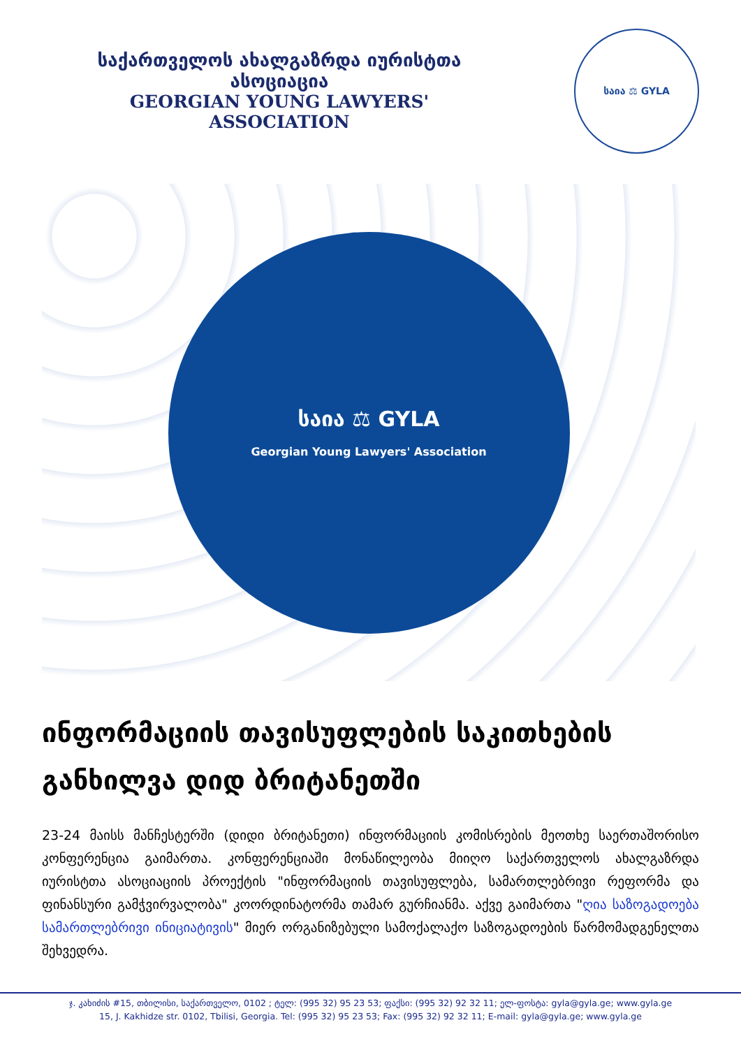საქართველოს ახალგაზრდა იურისტთა ასოციაცია
GEORGIAN YOUNG LAWYERS' ASSOCIATION
საია ⚖ GYLA
საია ⚖ GYLA
Georgian Young Lawyers' Association
ინფორმაციის თავისუფლების საკითხების განხილვა დიდ ბრიტანეთში
23-24 მაისს მანჩესტერში (დიდი ბრიტანეთი) ინფორმაციის კომისრების მეოთხე საერთაშორისო კონფერენცია გაიმართა. კონფერენციაში მონაწილეობა მიიღო საქართველოს ახალგაზრდა იურისტთა ასოციაციის პროექტის "ინფორმაციის თავისუფლება, სამართლებრივი რეფორმა და ფინანსური გამჭვირვალობა" კოორდინატორმა თამარ გურჩიანმა. აქვე გაიმართა "ღია საზოგადოება სამართლებრივი ინიციატივის" მიერ ორგანიზებული სამოქალაქო საზოგადოების წარმომადგენელთა შეხვედრა.
ჯ. კახიძის #15, თბილისი, საქართველო, 0102 ; ტელ: (995 32) 95 23 53; ფაქსი: (995 32) 92 32 11; ელ-ფოსტა: gyla@gyla.ge; www.gyla.ge
15, J. Kakhidze str. 0102, Tbilisi, Georgia. Tel: (995 32) 95 23 53; Fax: (995 32) 92 32 11; E-mail: gyla@gyla.ge; www.gyla.ge